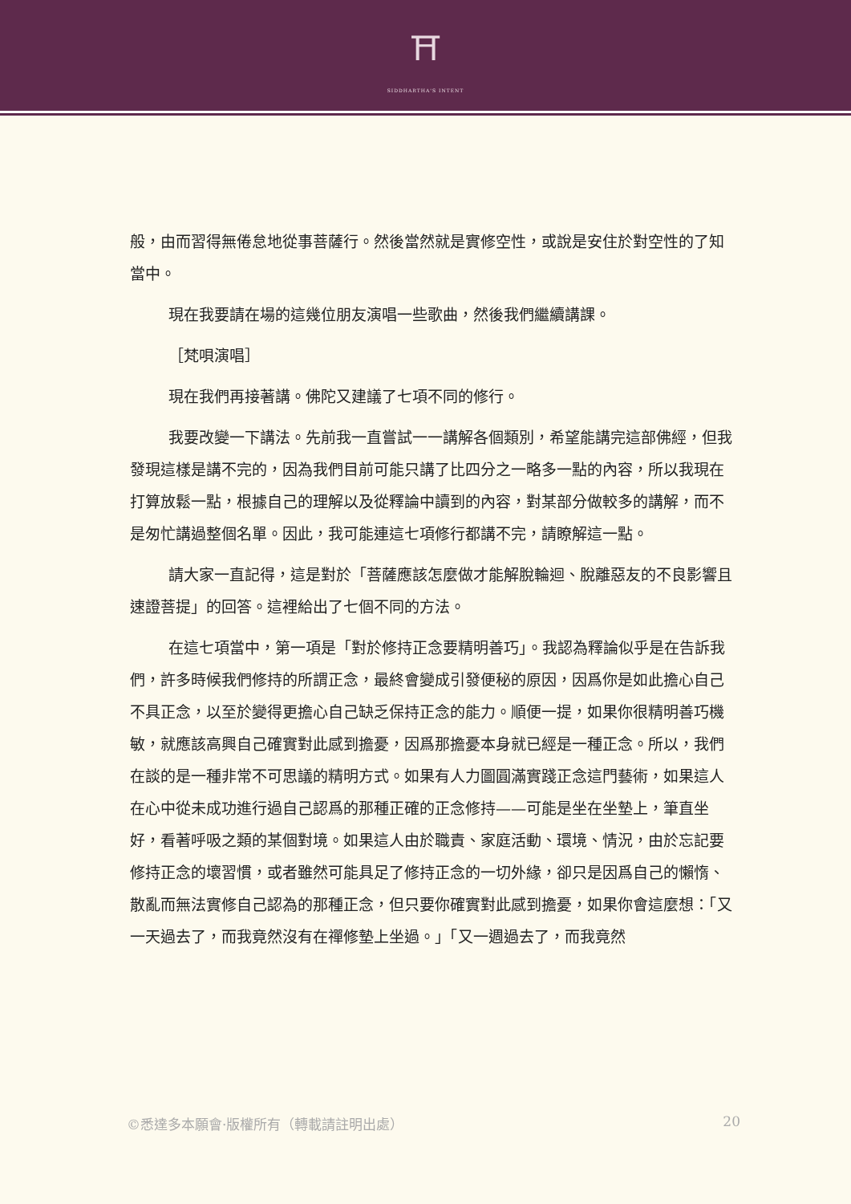⛩
SIDDHARTHA'S INTENT
般，由而習得無倦怠地從事菩薩行。然後當然就是實修空性，或說是安住於對空性的了知當中。
現在我要請在場的這幾位朋友演唱一些歌曲，然後我們繼續講課。
［梵唄演唱］
現在我們再接著講。佛陀又建議了七項不同的修行。
我要改變一下講法。先前我一直嘗試一一講解各個類別，希望能講完這部佛經，但我發現這樣是講不完的，因為我們目前可能只講了比四分之一略多一點的內容，所以我現在打算放鬆一點，根據自己的理解以及從釋論中讀到的內容，對某部分做較多的講解，而不是匆忙講過整個名單。因此，我可能連這七項修行都講不完，請瞭解這一點。
請大家一直記得，這是對於「菩薩應該怎麼做才能解脫輪迴、脫離惡友的不良影響且速證菩提」的回答。這裡給出了七個不同的方法。
在這七項當中，第一項是「對於修持正念要精明善巧」。我認為釋論似乎是在告訴我們，許多時候我們修持的所謂正念，最終會變成引發便秘的原因，因爲你是如此擔心自己不具正念，以至於變得更擔心自己缺乏保持正念的能力。順便一提，如果你很精明善巧機敏，就應該高興自己確實對此感到擔憂，因爲那擔憂本身就已經是一種正念。所以，我們在談的是一種非常不可思議的精明方式。如果有人力圖圓滿實踐正念這門藝術，如果這人在心中從未成功進行過自己認爲的那種正確的正念修持——可能是坐在坐墊上，筆直坐好，看著呼吸之類的某個對境。如果這人由於職責、家庭活動、環境、情況，由於忘記要修持正念的壞習慣，或者雖然可能具足了修持正念的一切外緣，卻只是因爲自己的懶惰、散亂而無法實修自己認為的那種正念，但只要你確實對此感到擔憂，如果你會這麼想：「又一天過去了，而我竟然沒有在禪修墊上坐過。」「又一週過去了，而我竟然
©悉達多本願會·版權所有（轉載請註明出處） 20